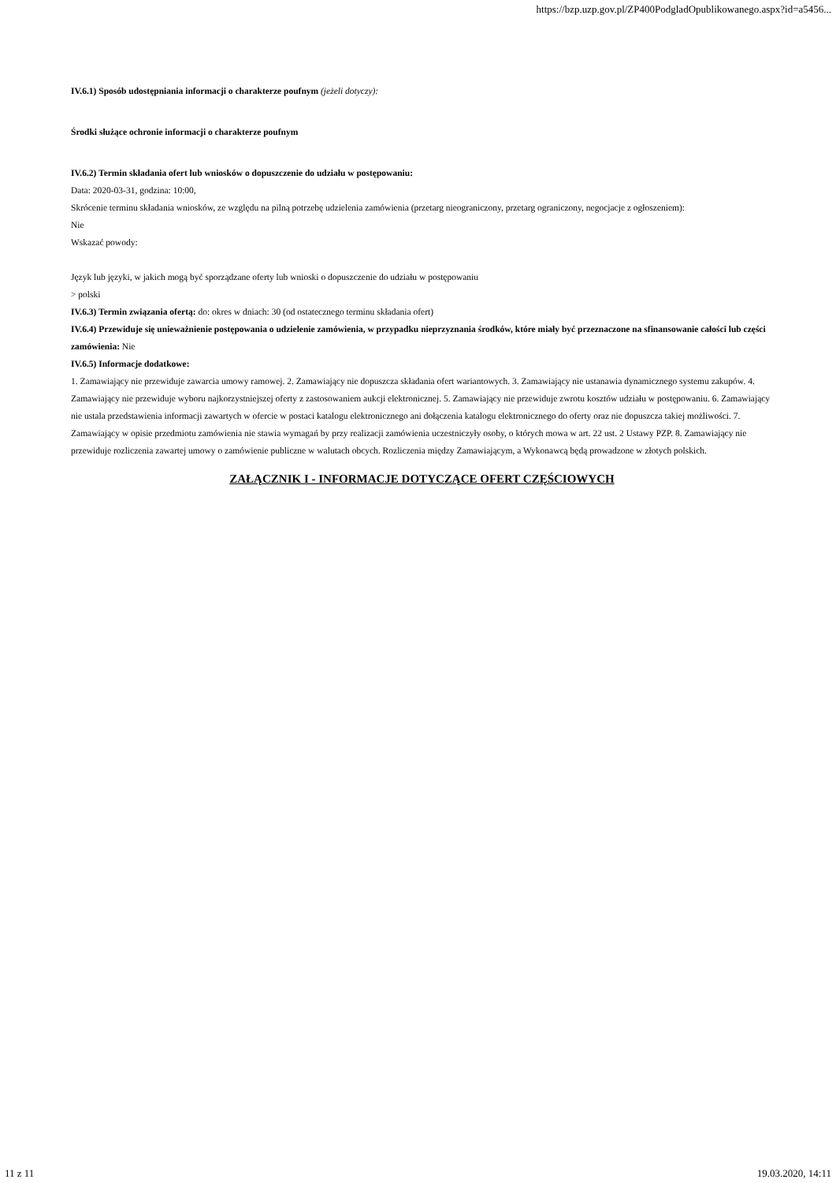https://bzp.uzp.gov.pl/ZP400PodgladOpublikowanego.aspx?id=a5456...
IV.6.1) Sposób udostępniania informacji o charakterze poufnym (jeżeli dotyczy):
Środki służące ochronie informacji o charakterze poufnym
IV.6.2) Termin składania ofert lub wniosków o dopuszczenie do udziału w postępowaniu:
Data: 2020-03-31, godzina: 10:00,
Skrócenie terminu składania wniosków, ze względu na pilną potrzebę udzielenia zamówienia (przetarg nieograniczony, przetarg ograniczony, negocjacje z ogłoszeniem):
Nie
Wskazać powody:
Język lub języki, w jakich mogą być sporządzane oferty lub wnioski o dopuszczenie do udziału w postępowaniu
> polski
IV.6.3) Termin związania ofertą: do: okres w dniach: 30 (od ostatecznego terminu składania ofert)
IV.6.4) Przewiduje się unieważnienie postępowania o udzielenie zamówienia, w przypadku nieprzyznania środków, które miały być przeznaczone na sfinansowanie całości lub części zamówienia: Nie
IV.6.5) Informacje dodatkowe:
1. Zamawiający nie przewiduje zawarcia umowy ramowej. 2. Zamawiający nie dopuszcza składania ofert wariantowych. 3. Zamawiający nie ustanawia dynamicznego systemu zakupów. 4. Zamawiający nie przewiduje wyboru najkorzystniejszej oferty z zastosowaniem aukcji elektronicznej. 5. Zamawiający nie przewiduje zwrotu kosztów udziału w postępowaniu. 6. Zamawiający nie ustala przedstawienia informacji zawartych w ofercie w postaci katalogu elektronicznego ani dołączenia katalogu elektronicznego do oferty oraz nie dopuszcza takiej możliwości. 7. Zamawiający w opisie przedmiotu zamówienia nie stawia wymagań by przy realizacji zamówienia uczestniczyły osoby, o których mowa w art. 22 ust. 2 Ustawy PZP. 8. Zamawiający nie przewiduje rozliczenia zawartej umowy o zamówienie publiczne w walutach obcych. Rozliczenia między Zamawiającym, a Wykonawcą będą prowadzone w złotych polskich.
ZAŁĄCZNIK I - INFORMACJE DOTYCZĄCE OFERT CZĘŚCIOWYCH
11 z 11 19.03.2020, 14:11